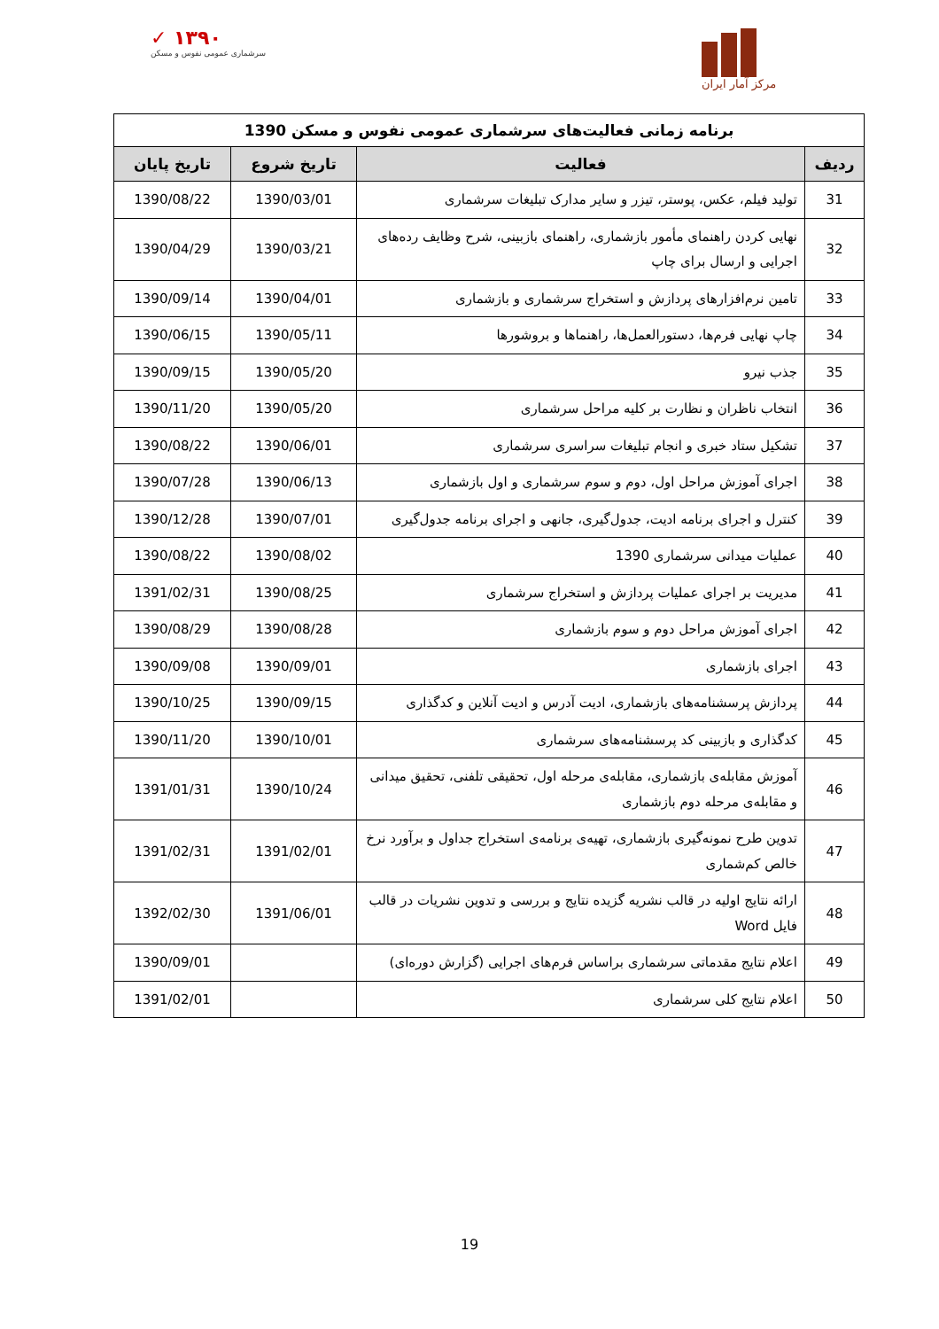✓ ۱۳۹۰
سرشماری عمومی نفوس و مسکن
مرکز آمار ایران
| برنامه زمانی فعالیت‌های سرشماری عمومی نفوس و مسکن 1390 | | | |
| ردیف | فعالیت | تاریخ شروع | تاریخ پایان |
| 31 | تولید فیلم، عکس، پوستر، تیزر و سایر مدارک تبلیغات سرشماری | 1390/03/01 | 1390/08/22 |
| 32 | نهایی کردن راهنمای مأمور بازشماری، راهنمای بازبینی، شرح وظایف رده‌های اجرایی و ارسال برای چاپ | 1390/03/21 | 1390/04/29 |
| 33 | تامین نرم‌افزارهای پردازش و استخراج سرشماری و بازشماری | 1390/04/01 | 1390/09/14 |
| 34 | چاپ نهایی فرم‌ها، دستورالعمل‌ها، راهنماها و بروشورها | 1390/05/11 | 1390/06/15 |
| 35 | جذب نیرو | 1390/05/20 | 1390/09/15 |
| 36 | انتخاب ناظران و نظارت بر کلیه مراحل سرشماری | 1390/05/20 | 1390/11/20 |
| 37 | تشکیل ستاد خبری و انجام تبلیغات سراسری سرشماری | 1390/06/01 | 1390/08/22 |
| 38 | اجرای آموزش مراحل اول، دوم و سوم سرشماری و اول بازشماری | 1390/06/13 | 1390/07/28 |
| 39 | کنترل و اجرای برنامه ادیت، جدول‌گیری، جانهی و اجرای برنامه جدول‌گیری | 1390/07/01 | 1390/12/28 |
| 40 | عملیات میدانی سرشماری 1390 | 1390/08/02 | 1390/08/22 |
| 41 | مدیریت بر اجرای عملیات پردازش و استخراج سرشماری | 1390/08/25 | 1391/02/31 |
| 42 | اجرای آموزش مراحل دوم و سوم بازشماری | 1390/08/28 | 1390/08/29 |
| 43 | اجرای بازشماری | 1390/09/01 | 1390/09/08 |
| 44 | پردازش پرسشنامه‌های بازشماری، ادیت آدرس و ادیت آنلاین و کدگذاری | 1390/09/15 | 1390/10/25 |
| 45 | کدگذاری و بازبینی کد پرسشنامه‌های سرشماری | 1390/10/01 | 1390/11/20 |
| 46 | آموزش مقابله‌ی بازشماری، مقابله‌ی مرحله اول، تحقیقی تلفنی، تحقیق میدانی و مقابله‌ی مرحله دوم بازشماری | 1390/10/24 | 1391/01/31 |
| 47 | تدوین طرح نمونه‌گیری بازشماری، تهیه‌ی برنامه‌ی استخراج جداول و برآورد نرخ خالص کم‌شماری | 1391/02/01 | 1391/02/31 |
| 48 | ارائه نتایج اولیه در قالب نشریه گزیده نتایج و بررسی و تدوین نشریات در قالب فایل Word | 1391/06/01 | 1392/02/30 |
| 49 | اعلام نتایج مقدماتی سرشماری براساس فرم‌های اجرایی (گزارش دوره‌ای) | | 1390/09/01 |
| 50 | اعلام نتایج کلی سرشماری | | 1391/02/01 |
19